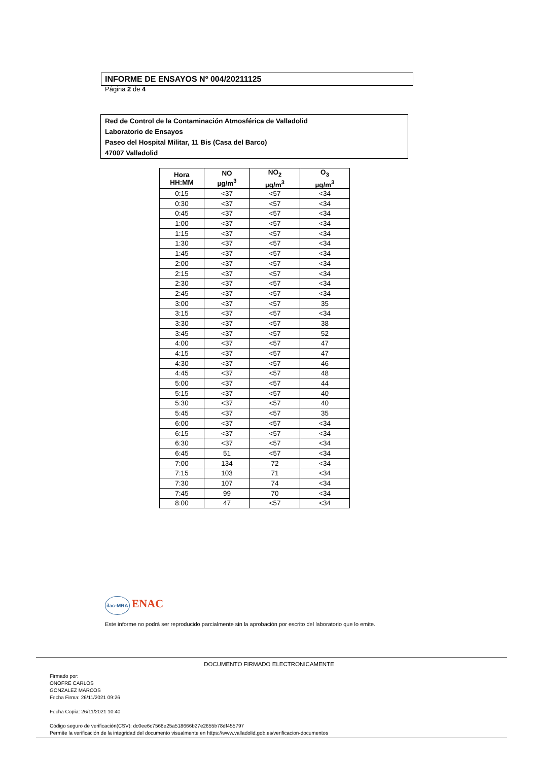INFORME DE ENSAYOS Nº 004/20211125
Página 2 de 4
Red de Control de la Contaminación Atmosférica de Valladolid
Laboratorio de Ensayos
Paseo del Hospital Militar, 11 Bis (Casa del Barco)
47007 Valladolid
| Hora HH:MM | NO µg/m<sup>3</sup> | NO<sub>2</sub> µg/m<sup>3</sup> | O<sub>3</sub> µg/m<sup>3</sup> |
| --- | --- | --- | --- |
| 0:15 | <37 | <57 | <34 |
| 0:30 | <37 | <57 | <34 |
| 0:45 | <37 | <57 | <34 |
| 1:00 | <37 | <57 | <34 |
| 1:15 | <37 | <57 | <34 |
| 1:30 | <37 | <57 | <34 |
| 1:45 | <37 | <57 | <34 |
| 2:00 | <37 | <57 | <34 |
| 2:15 | <37 | <57 | <34 |
| 2:30 | <37 | <57 | <34 |
| 2:45 | <37 | <57 | <34 |
| 3:00 | <37 | <57 | 35 |
| 3:15 | <37 | <57 | <34 |
| 3:30 | <37 | <57 | 38 |
| 3:45 | <37 | <57 | 52 |
| 4:00 | <37 | <57 | 47 |
| 4:15 | <37 | <57 | 47 |
| 4:30 | <37 | <57 | 46 |
| 4:45 | <37 | <57 | 48 |
| 5:00 | <37 | <57 | 44 |
| 5:15 | <37 | <57 | 40 |
| 5:30 | <37 | <57 | 40 |
| 5:45 | <37 | <57 | 35 |
| 6:00 | <37 | <57 | <34 |
| 6:15 | <37 | <57 | <34 |
| 6:30 | <37 | <57 | <34 |
| 6:45 | 51 | <57 | <34 |
| 7:00 | 134 | 72 | <34 |
| 7:15 | 103 | 71 | <34 |
| 7:30 | 107 | 74 | <34 |
| 7:45 | 99 | 70 | <34 |
| 8:00 | 47 | <57 | <34 |
ilac-MRA ENAC
Este informe no podrá ser reproducido parcialmente sin la aprobación por escrito del laboratorio que lo emite.
DOCUMENTO FIRMADO ELECTRONICAMENTE
Firmado por:
ONOFRE CARLOS
GONZALEZ MARCOS
Fecha Firma: 26/11/2021 09:26
Fecha Copia: 26/11/2021 10:40
Código seguro de verificación(CSV): dc0ee6c7568e25a518666b27e2655b78df455797
Permite la verificación de la integridad del documento visualmente en https://www.valladolid.gob.es/verificacion-documentos